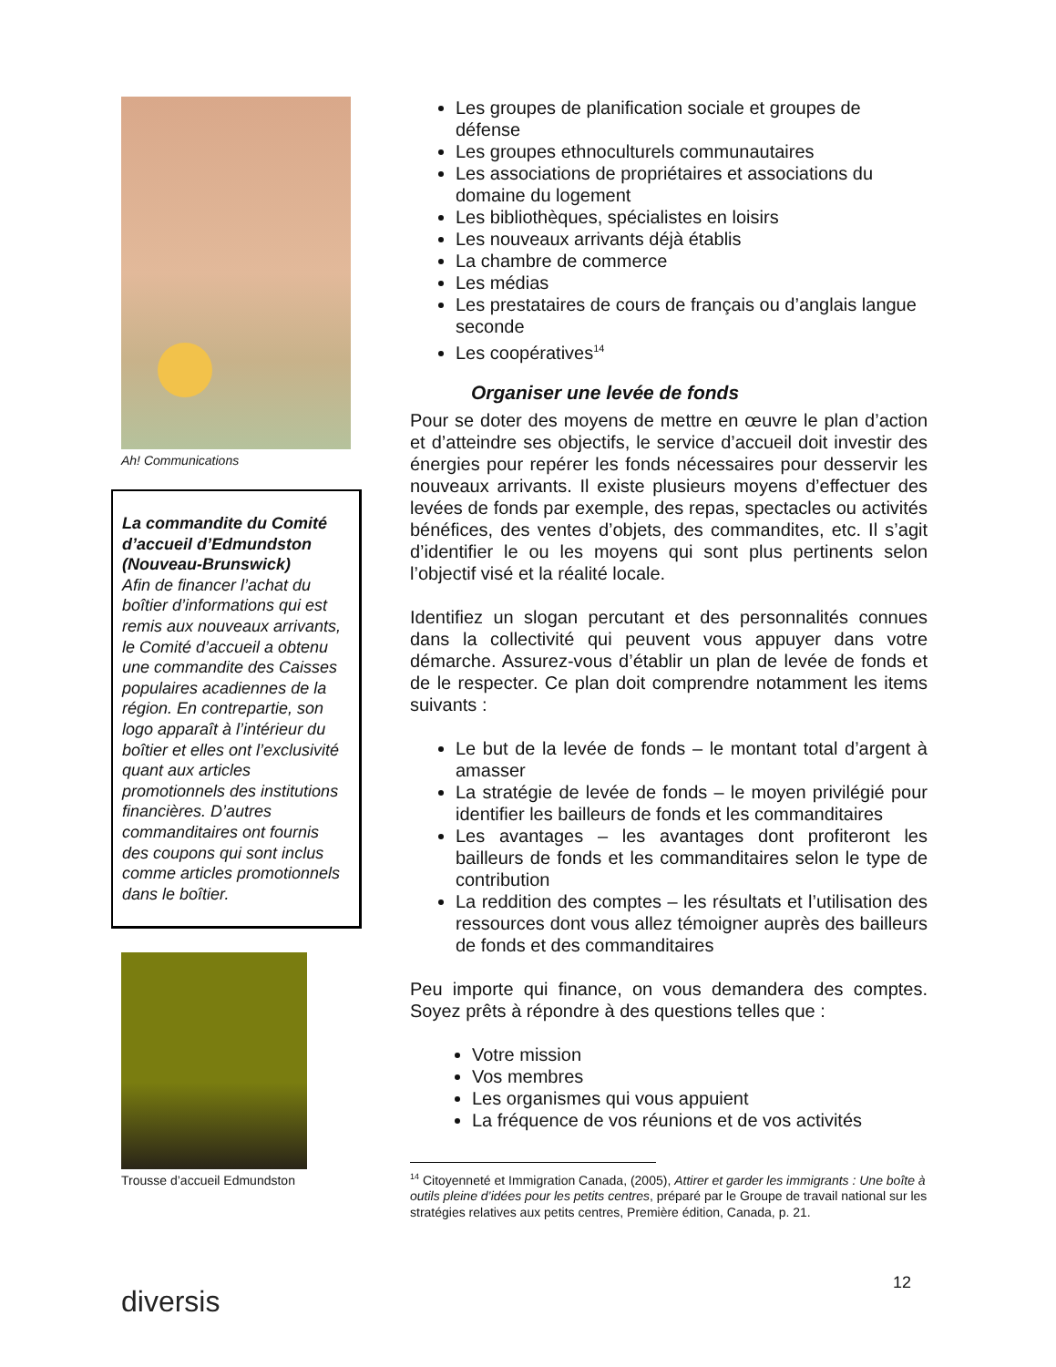Ah! Communications
La commandite du Comité d’accueil d’Edmundston (Nouveau-Brunswick)
Afin de financer l’achat du boîtier d’informations qui est remis aux nouveaux arrivants, le Comité d’accueil a obtenu une commandite des Caisses populaires acadiennes de la région. En contrepartie, son logo apparaît à l’intérieur du boîtier et elles ont l’exclusivité quant aux articles promotionnels des institutions financières. D’autres commanditaires ont fournis des coupons qui sont inclus comme articles promotionnels dans le boîtier.
Trousse d’accueil Edmundston
Les groupes de planification sociale et groupes de défense
Les groupes ethnoculturels communautaires
Les associations de propriétaires et associations du domaine du logement
Les bibliothèques, spécialistes en loisirs
Les nouveaux arrivants déjà établis
La chambre de commerce
Les médias
Les prestataires de cours de français ou d’anglais langue seconde
Les coopératives<sup>14</sup>
Organiser une levée de fonds
Pour se doter des moyens de mettre en œuvre le plan d’action et d’atteindre ses objectifs, le service d’accueil doit investir des énergies pour repérer les fonds nécessaires pour desservir les nouveaux arrivants. Il existe plusieurs moyens d’effectuer des levées de fonds par exemple, des repas, spectacles ou activités bénéfices, des ventes d’objets, des commandites, etc. Il s’agit d’identifier le ou les moyens qui sont plus pertinents selon l’objectif visé et la réalité locale.
Identifiez un slogan percutant et des personnalités connues dans la collectivité qui peuvent vous appuyer dans votre démarche. Assurez-vous d’établir un plan de levée de fonds et de le respecter. Ce plan doit comprendre notamment les items suivants :
Le but de la levée de fonds – le montant total d’argent à amasser
La stratégie de levée de fonds – le moyen privilégié pour identifier les bailleurs de fonds et les commanditaires
Les avantages – les avantages dont profiteront les bailleurs de fonds et les commanditaires selon le type de contribution
La reddition des comptes – les résultats et l’utilisation des ressources dont vous allez témoigner auprès des bailleurs de fonds et des commanditaires
Peu importe qui finance, on vous demandera des comptes. Soyez prêts à répondre à des questions telles que :
Votre mission
Vos membres
Les organismes qui vous appuient
La fréquence de vos réunions et de vos activités
<sup>14</sup> Citoyenneté et Immigration Canada, (2005), Attirer et garder les immigrants : Une boîte à outils pleine d’idées pour les petits centres, préparé par le Groupe de travail national sur les stratégies relatives aux petits centres, Première édition, Canada, p. 21.
12
diversis